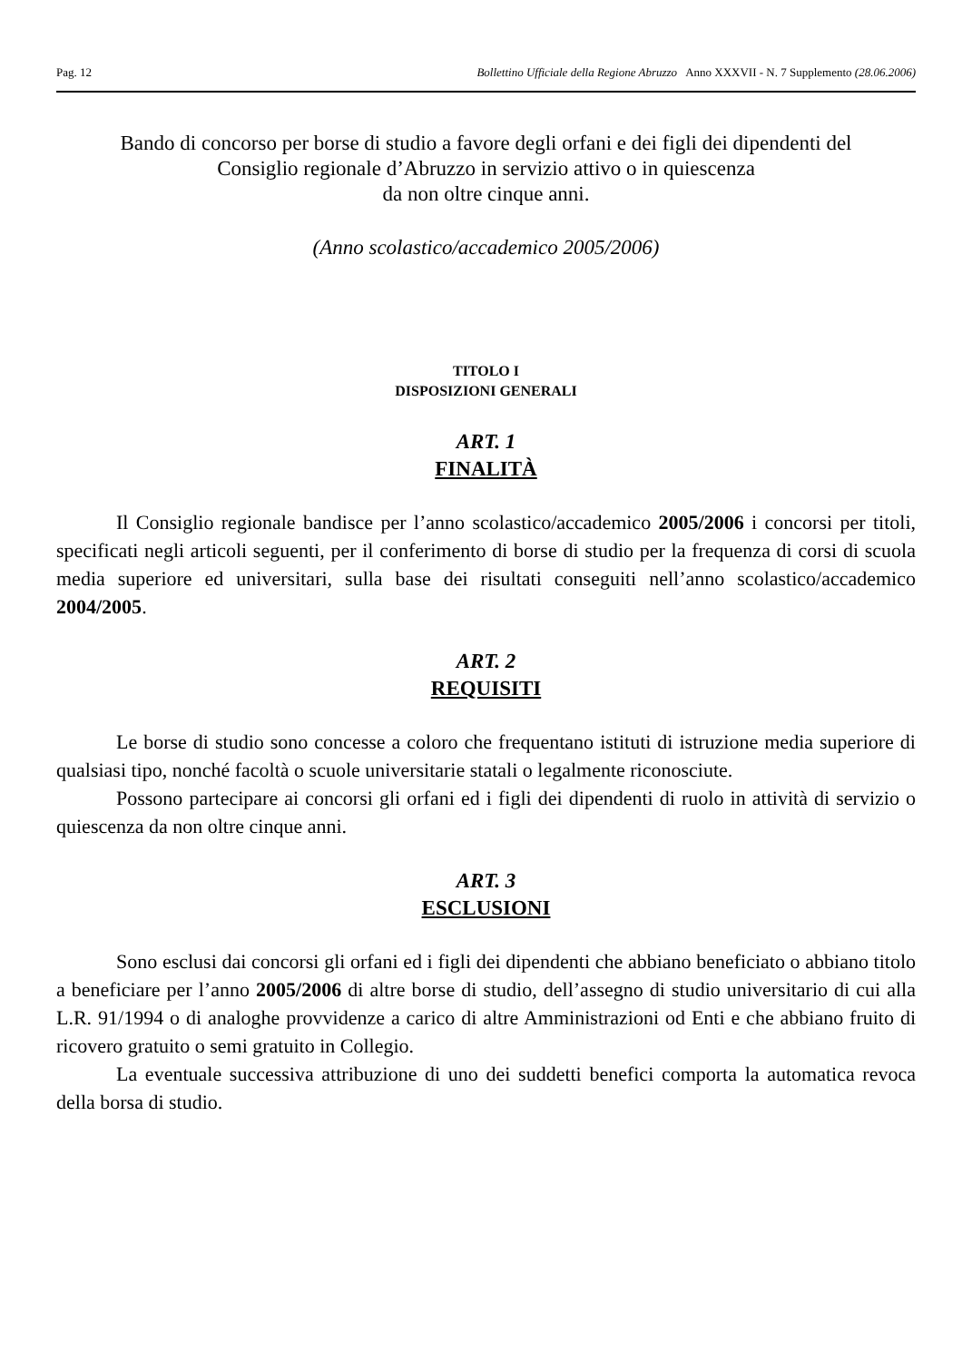Pag. 12 Bollettino Ufficiale della Regione Abruzzo Anno XXXVII - N. 7 Supplemento (28.06.2006)
Bando di concorso per borse di studio a favore degli orfani e dei figli dei dipendenti del
Consiglio regionale d’Abruzzo in servizio attivo o in quiescenza
da non oltre cinque anni.
(Anno scolastico/accademico 2005/2006)
TITOLO I
DISPOSIZIONI GENERALI
ART. 1
FINALITÀ
Il Consiglio regionale bandisce per l’anno scolastico/accademico 2005/2006 i concorsi per titoli, specificati negli articoli seguenti, per il conferimento di borse di studio per la frequenza di corsi di scuola media superiore ed universitari, sulla base dei risultati conseguiti nell’anno scolastico/accademico 2004/2005.
ART. 2
REQUISITI
Le borse di studio sono concesse a coloro che frequentano istituti di istruzione media superiore di qualsiasi tipo, nonché facoltà o scuole universitarie statali o legalmente riconosciute.
Possono partecipare ai concorsi gli orfani ed i figli dei dipendenti di ruolo in attività di servizio o quiescenza da non oltre cinque anni.
ART. 3
ESCLUSIONI
Sono esclusi dai concorsi gli orfani ed i figli dei dipendenti che abbiano beneficiato o abbiano titolo a beneficiare per l’anno 2005/2006 di altre borse di studio, dell’assegno di studio universitario di cui alla L.R. 91/1994 o di analoghe provvidenze a carico di altre Amministrazioni od Enti e che abbiano fruito di ricovero gratuito o semi gratuito in Collegio.
La eventuale successiva attribuzione di uno dei suddetti benefici comporta la automatica revoca della borsa di studio.